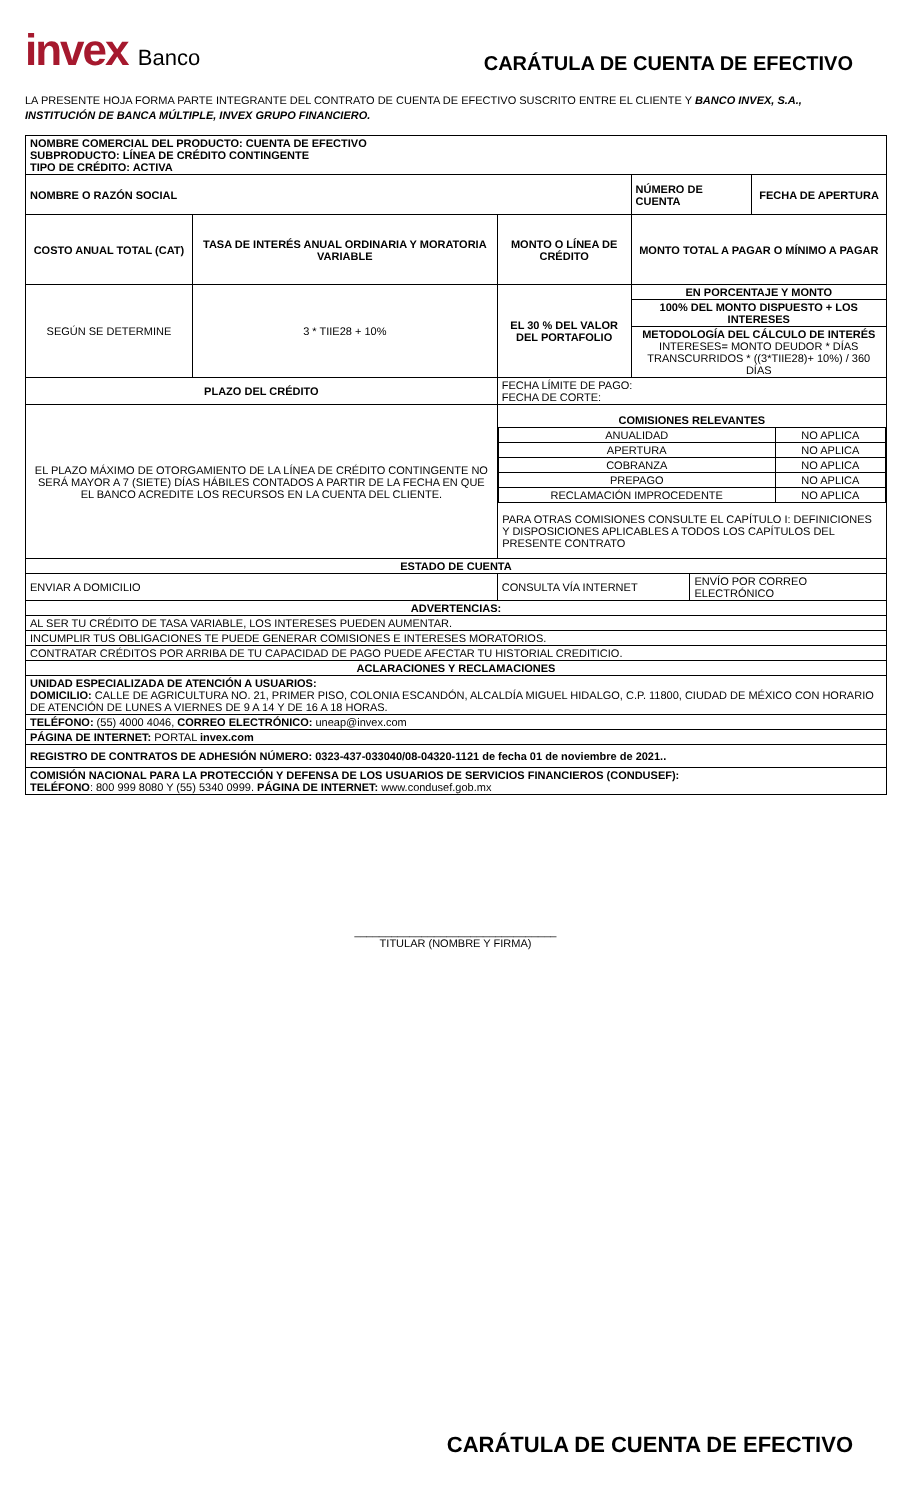invex Banco
CARÁTULA DE CUENTA DE EFECTIVO
LA PRESENTE HOJA FORMA PARTE INTEGRANTE DEL CONTRATO DE CUENTA DE EFECTIVO SUSCRITO ENTRE EL CLIENTE Y BANCO INVEX, S.A., INSTITUCIÓN DE BANCA MÚLTIPLE, INVEX GRUPO FINANCIERO.
| NOMBRE COMERCIAL DEL PRODUCTO: CUENTA DE EFECTIVO SUBPRODUCTO: LÍNEA DE CRÉDITO CONTINGENTE TIPO DE CRÉDITO: ACTIVA | | | | | |
| NOMBRE O RAZÓN SOCIAL | | | NÚMERO DE CUENTA | | FECHA DE APERTURA |
| COSTO ANUAL TOTAL (CAT) | TASA DE INTERÉS ANUAL ORDINARIA Y MORATORIA VARIABLE | MONTO O LÍNEA DE CRÉDITO | MONTO TOTAL A PAGAR O MÍNIMO A PAGAR | | |
| SEGÚN SE DETERMINE | 3 * TIIE28 + 10% | EL 30 % DEL VALOR DEL PORTAFOLIO | EN PORCENTAJE Y MONTO | | |
| | | | 100% DEL MONTO DISPUESTO + LOS INTERESES | | |
| | | | METODOLOGÍA DEL CÁLCULO DE INTERÉS INTERESES= MONTO DEUDOR * DÍAS TRANSCURRIDOS * ((3*TIIE28)+ 10%) / 360 DÍAS | | |
| PLAZO DEL CRÉDITO | | FECHA LÍMITE DE PAGO: FECHA DE CORTE: | | | |
| EL PLAZO MÁXIMO DE OTORGAMIENTO DE LA LÍNEA DE CRÉDITO CONTINGENTE NO SERÁ MAYOR A 7 (SIETE) DÍAS HÁBILES CONTADOS A PARTIR DE LA FECHA EN QUE EL BANCO ACREDITE LOS RECURSOS EN LA CUENTA DEL CLIENTE. | | / COMISIONES RELEVANTES / / / ANUALIDAD / NO APLICA / / APERTURA / NO APLICA / / COBRANZA / NO APLICA / / PREPAGO / NO APLICA / / RECLAMACIÓN IMPROCEDENTE / NO APLICA / / PARA OTRAS COMISIONES CONSULTE EL CAPÍTULO I: DEFINICIONES Y DISPOSICIONES APLICABLES A TODOS LOS CAPÍTULOS DEL PRESENTE CONTRATO / / | | | |
| ESTADO DE CUENTA | | | | | |
| ENVIAR A DOMICILIO | | CONSULTA VÍA INTERNET | | ENVÍO POR CORREO ELECTRÓNICO | |
| ADVERTENCIAS: | | | | | |
| AL SER TU CRÉDITO DE TASA VARIABLE, LOS INTERESES PUEDEN AUMENTAR. | | | | | |
| INCUMPLIR TUS OBLIGACIONES TE PUEDE GENERAR COMISIONES E INTERESES MORATORIOS. | | | | | |
| CONTRATAR CRÉDITOS POR ARRIBA DE TU CAPACIDAD DE PAGO PUEDE AFECTAR TU HISTORIAL CREDITICIO. | | | | | |
| ACLARACIONES Y RECLAMACIONES | | | | | |
| UNIDAD ESPECIALIZADA DE ATENCIÓN A USUARIOS: DOMICILIO: CALLE DE AGRICULTURA NO. 21, PRIMER PISO, COLONIA ESCANDÓN, ALCALDÍA MIGUEL HIDALGO, C.P. 11800, CIUDAD DE MÉXICO CON HORARIO DE ATENCIÓN DE LUNES A VIERNES DE 9 A 14 Y DE 16 A 18 HORAS. | | | | | |
| TELÉFONO: (55) 4000 4046, CORREO ELECTRÓNICO: uneap@invex.com | | | | | |
| PÁGINA DE INTERNET: PORTAL invex.com | | | | | |
| REGISTRO DE CONTRATOS DE ADHESIÓN NÚMERO: 0323-437-033040/08-04320-1121 de fecha 01 de noviembre de 2021.. | | | | | |
| COMISIÓN NACIONAL PARA LA PROTECCIÓN Y DEFENSA DE LOS USUARIOS DE SERVICIOS FINANCIEROS (CONDUSEF): TELÉFONO : 800 999 8080 Y (55) 5340 0999. PÁGINA DE INTERNET: www.condusef.gob.mx | | | | | |
_________________________________
TITULAR (NOMBRE Y FIRMA)
CARÁTULA DE CUENTA DE EFECTIVO